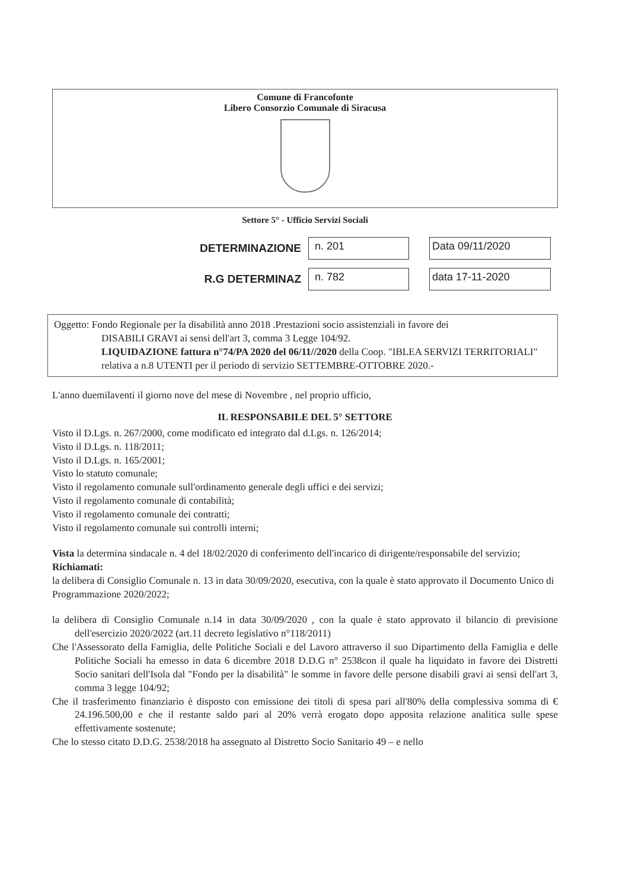Comune di Francofonte
Libero Consorzio Comunale di Siracusa
Settore 5° - Ufficio Servizi Sociali
DETERMINAZIONE n. 201 Data 09/11/2020
R.G DETERMINAZ n. 782 data 17-11-2020
Oggetto: Fondo Regionale per la disabilità anno 2018 .Prestazioni socio assistenziali in favore dei
DISABILI GRAVI ai sensi dell'art 3, comma 3 Legge 104/92.
LIQUIDAZIONE fattura n°74/PA 2020 del 06/11//2020 della Coop. "IBLEA SERVIZI TERRITORIALI" relativa a n.8 UTENTI per il periodo di servizio SETTEMBRE-OTTOBRE 2020.-
L'anno duemilaventi il giorno nove del mese di Novembre , nel proprio ufficio,
IL RESPONSABILE DEL 5° SETTORE
Visto il D.Lgs. n. 267/2000, come modificato ed integrato dal d.Lgs. n. 126/2014;
Visto il D.Lgs. n. 118/2011;
Visto il D.Lgs. n. 165/2001;
Visto lo statuto comunale;
Visto il regolamento comunale sull'ordinamento generale degli uffici e dei servizi;
Visto il regolamento comunale di contabilità;
Visto il regolamento comunale dei contratti;
Visto il regolamento comunale sui controlli interni;
Vista la determina sindacale n. 4 del 18/02/2020 di conferimento dell'incarico di dirigente/responsabile del servizio;
Richiamati:
la delibera di Consiglio Comunale n. 13 in data 30/09/2020, esecutiva, con la quale è stato approvato il Documento Unico di Programmazione 2020/2022;
la delibera di Consiglio Comunale n.14 in data 30/09/2020 , con la quale è stato approvato il bilancio di previsione dell'esercizio 2020/2022 (art.11 decreto legislativo n°118/2011)
Che l'Assessorato della Famiglia, delle Politiche Sociali e del Lavoro attraverso il suo Dipartimento della Famiglia e delle Politiche Sociali ha emesso in data 6 dicembre 2018 D.D.G n° 2538con il quale ha liquidato in favore dei Distretti Socio sanitari dell'Isola dal "Fondo per la disabilità" le somme in favore delle persone disabili gravi ai sensi dell'art 3, comma 3 legge 104/92;
Che il trasferimento finanziario è disposto con emissione dei titoli di spesa pari all'80% della complessiva somma di € 24.196.500,00 e che il restante saldo pari al 20% verrà erogato dopo apposita relazione analitica sulle spese effettivamente sostenute;
Che lo stesso citato D.D.G. 2538/2018 ha assegnato al Distretto Socio Sanitario 49 – e nello